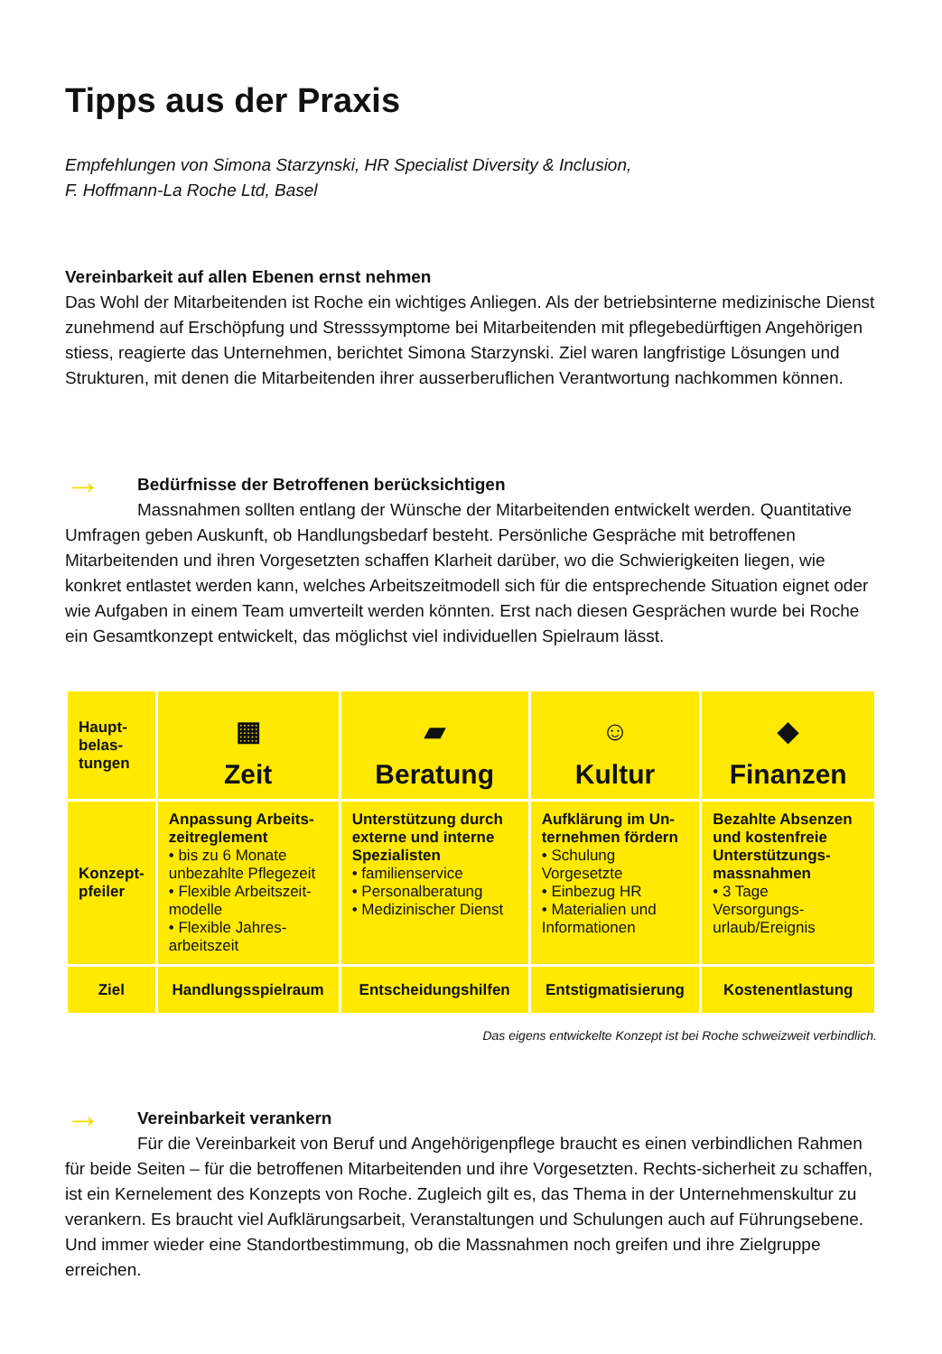Tipps aus der Praxis
Empfehlungen von Simona Starzynski, HR Specialist Diversity & Inclusion,
F. Hoffmann-La Roche Ltd, Basel
Vereinbarkeit auf allen Ebenen ernst nehmen
Das Wohl der Mitarbeitenden ist Roche ein wichtiges Anliegen. Als der betriebsinterne medizinische Dienst zunehmend auf Erschöpfung und Stresssymptome bei Mitarbeitenden mit pflegebedürftigen Angehörigen stiess, reagierte das Unternehmen, berichtet Simona Starzynski. Ziel waren langfristige Lösungen und Strukturen, mit denen die Mitarbeitenden ihrer ausserberuflichen Verantwortung nachkommen können.
→ Bedürfnisse der Betroffenen berücksichtigen
Massnahmen sollten entlang der Wünsche der Mitarbeitenden entwickelt werden. Quantitative Umfragen geben Auskunft, ob Handlungsbedarf besteht. Persönliche Gespräche mit betroffenen Mitarbeitenden und ihren Vorgesetzten schaffen Klarheit darüber, wo die Schwierigkeiten liegen, wie konkret entlastet werden kann, welches Arbeitszeitmodell sich für die entsprechende Situation eignet oder wie Aufgaben in einem Team umverteilt werden könnten. Erst nach diesen Gesprächen wurde bei Roche ein Gesamtkonzept entwickelt, das möglichst viel individuellen Spielraum lässt.
| Haupt- belas- tungen | ▦ Zeit | ▰ Beratung | ☺ Kultur | ◆ Finanzen |
| Konzept- pfeiler | Anpassung Arbeits- zeitreglement • bis zu 6 Monate unbezahlte Pflegezeit • Flexible Arbeitszeit-modelle • Flexible Jahres-arbeitszeit | Unterstützung durch externe und interne Spezialisten • familienservice • Personalberatung • Medizinischer Dienst | Aufklärung im Un-ternehmen fördern • Schulung Vorgesetzte • Einbezug HR • Materialien und Informationen | Bezahlte Absenzen und kostenfreie Unterstützungs-massnahmen • 3 Tage Versorgungs-urlaub/Ereignis |
| Ziel | Handlungsspielraum | Entscheidungshilfen | Entstigmatisierung | Kostenentlastung |
Das eigens entwickelte Konzept ist bei Roche schweizweit verbindlich.
→ Vereinbarkeit verankern
Für die Vereinbarkeit von Beruf und Angehörigenpflege braucht es einen verbindlichen Rahmen für beide Seiten – für die betroffenen Mitarbeitenden und ihre Vorgesetzten. Rechts-sicherheit zu schaffen, ist ein Kernelement des Konzepts von Roche. Zugleich gilt es, das Thema in der Unternehmenskultur zu verankern. Es braucht viel Aufklärungsarbeit, Veranstaltungen und Schulungen auch auf Führungsebene. Und immer wieder eine Standortbestimmung, ob die Massnahmen noch greifen und ihre Zielgruppe erreichen.